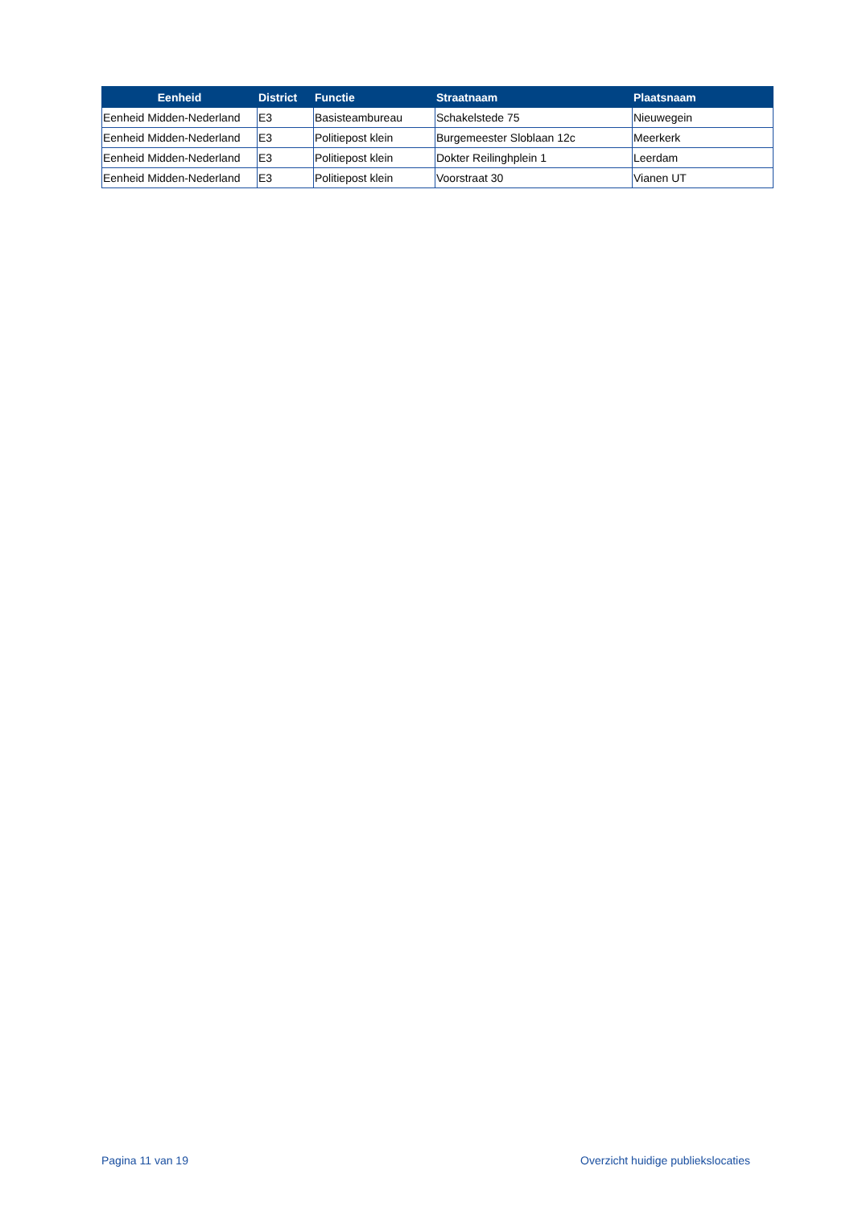| Eenheid | District | Functie | Straatnaam | Plaatsnaam |
| --- | --- | --- | --- | --- |
| Eenheid Midden-Nederland | E3 | Basisteambureau | Schakelstede 75 | Nieuwegein |
| Eenheid Midden-Nederland | E3 | Politiepost klein | Burgemeester Sloblaan 12c | Meerkerk |
| Eenheid Midden-Nederland | E3 | Politiepost klein | Dokter Reilinghplein 1 | Leerdam |
| Eenheid Midden-Nederland | E3 | Politiepost klein | Voorstraat 30 | Vianen UT |
Pagina 11 van 19 Overzicht huidige publiekslocaties